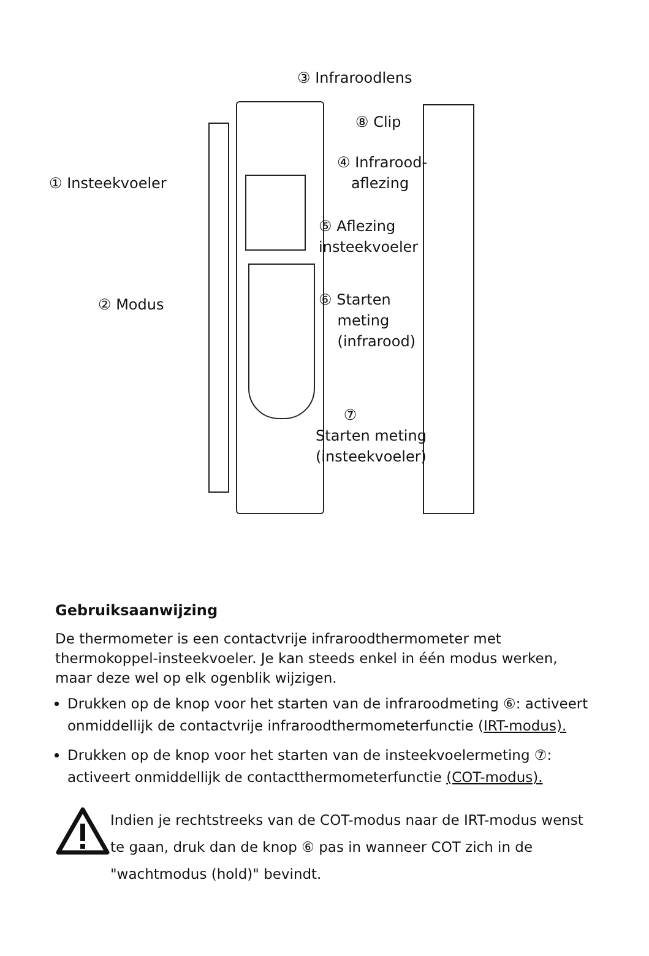③ Infraroodlens
⑧ Clip
④ Infrarood-
aflezing
① Insteekvoeler
⑤ Aflezing
insteekvoeler
② Modus
⑥ Starten
meting
(infrarood)
⑦
Starten meting
(insteekvoeler)
Gebruiksaanwijzing
De thermometer is een contactvrije infraroodthermometer met thermokoppel-insteekvoeler. Je kan steeds enkel in één modus werken, maar deze wel op elk ogenblik wijzigen.
Drukken op de knop voor het starten van de infraroodmeting ⑥: activeert onmiddellijk de contactvrije infraroodthermometerfunctie (IRT-modus).
Drukken op de knop voor het starten van de insteekvoelermeting ⑦: activeert onmiddellijk de contactthermometerfunctie (COT-modus).
Indien je rechtstreeks van de COT-modus naar de IRT-modus wenst te gaan, druk dan de knop ⑥ pas in wanneer COT zich in de "wachtmodus (hold)" bevindt.